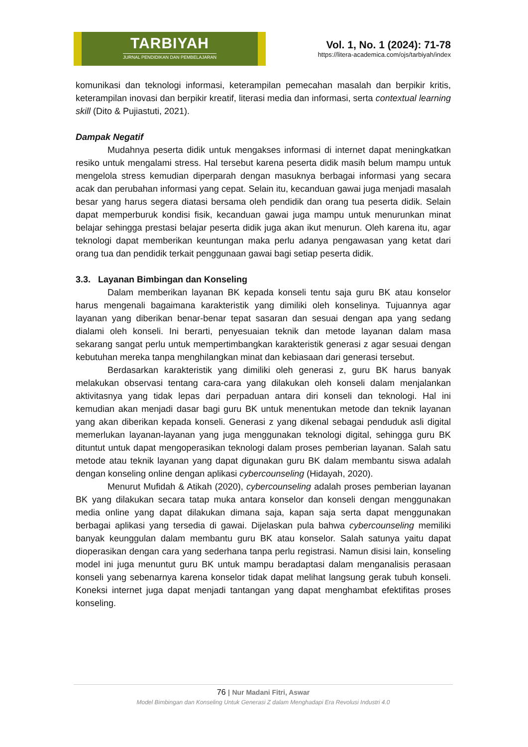TARBIYAH
JURNAL PENDIDIKAN DAN PEMBELAJARAN
Vol. 1, No. 1 (2024): 71-78
https://litera-academica.com/ojs/tarbiyah/index
komunikasi dan teknologi informasi, keterampilan pemecahan masalah dan berpikir kritis, keterampilan inovasi dan berpikir kreatif, literasi media dan informasi, serta contextual learning skill (Dito & Pujiastuti, 2021).
Dampak Negatif
Mudahnya peserta didik untuk mengakses informasi di internet dapat meningkatkan resiko untuk mengalami stress. Hal tersebut karena peserta didik masih belum mampu untuk mengelola stress kemudian diperparah dengan masuknya berbagai informasi yang secara acak dan perubahan informasi yang cepat. Selain itu, kecanduan gawai juga menjadi masalah besar yang harus segera diatasi bersama oleh pendidik dan orang tua peserta didik. Selain dapat memperburuk kondisi fisik, kecanduan gawai juga mampu untuk menurunkan minat belajar sehingga prestasi belajar peserta didik juga akan ikut menurun. Oleh karena itu, agar teknologi dapat memberikan keuntungan maka perlu adanya pengawasan yang ketat dari orang tua dan pendidik terkait penggunaan gawai bagi setiap peserta didik.
3.3. Layanan Bimbingan dan Konseling
Dalam memberikan layanan BK kepada konseli tentu saja guru BK atau konselor harus mengenali bagaimana karakteristik yang dimiliki oleh konselinya. Tujuannya agar layanan yang diberikan benar-benar tepat sasaran dan sesuai dengan apa yang sedang dialami oleh konseli. Ini berarti, penyesuaian teknik dan metode layanan dalam masa sekarang sangat perlu untuk mempertimbangkan karakteristik generasi z agar sesuai dengan kebutuhan mereka tanpa menghilangkan minat dan kebiasaan dari generasi tersebut.
Berdasarkan karakteristik yang dimiliki oleh generasi z, guru BK harus banyak melakukan observasi tentang cara-cara yang dilakukan oleh konseli dalam menjalankan aktivitasnya yang tidak lepas dari perpaduan antara diri konseli dan teknologi. Hal ini kemudian akan menjadi dasar bagi guru BK untuk menentukan metode dan teknik layanan yang akan diberikan kepada konseli. Generasi z yang dikenal sebagai penduduk asli digital memerlukan layanan-layanan yang juga menggunakan teknologi digital, sehingga guru BK dituntut untuk dapat mengoperasikan teknologi dalam proses pemberian layanan. Salah satu metode atau teknik layanan yang dapat digunakan guru BK dalam membantu siswa adalah dengan konseling online dengan aplikasi cybercounseling (Hidayah, 2020).
Menurut Mufidah & Atikah (2020), cybercounseling adalah proses pemberian layanan BK yang dilakukan secara tatap muka antara konselor dan konseli dengan menggunakan media online yang dapat dilakukan dimana saja, kapan saja serta dapat menggunakan berbagai aplikasi yang tersedia di gawai. Dijelaskan pula bahwa cybercounseling memiliki banyak keunggulan dalam membantu guru BK atau konselor. Salah satunya yaitu dapat dioperasikan dengan cara yang sederhana tanpa perlu registrasi. Namun disisi lain, konseling model ini juga menuntut guru BK untuk mampu beradaptasi dalam menganalisis perasaan konseli yang sebenarnya karena konselor tidak dapat melihat langsung gerak tubuh konseli. Koneksi internet juga dapat menjadi tantangan yang dapat menghambat efektifitas proses konseling.
76 | Nur Madani Fitri, Aswar
Model Bimbingan dan Konseling Untuk Generasi Z dalam Menghadapi Era Revolusi Industri 4.0